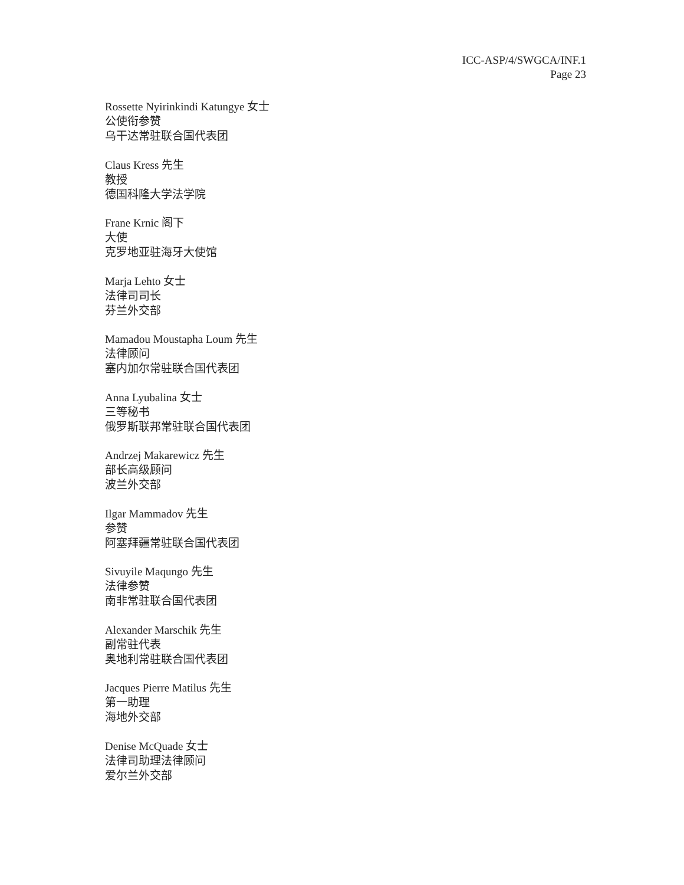ICC-ASP/4/SWGCA/INF.1
Page 23
Rossette Nyirinkindi Katungye 女士
公使衔参赞
乌干达常驻联合国代表团
Claus Kress 先生
教授
德国科隆大学法学院
Frane Krnic 阁下
大使
克罗地亚驻海牙大使馆
Marja Lehto 女士
法律司司长
芬兰外交部
Mamadou Moustapha Loum 先生
法律顾问
塞内加尔常驻联合国代表团
Anna Lyubalina 女士
三等秘书
俄罗斯联邦常驻联合国代表团
Andrzej Makarewicz 先生
部长高级顾问
波兰外交部
Ilgar Mammadov 先生
参赞
阿塞拜疆常驻联合国代表团
Sivuyile Maqungo 先生
法律参赞
南非常驻联合国代表团
Alexander Marschik 先生
副常驻代表
奥地利常驻联合国代表团
Jacques Pierre Matilus 先生
第一助理
海地外交部
Denise McQuade 女士
法律司助理法律顾问
爱尔兰外交部